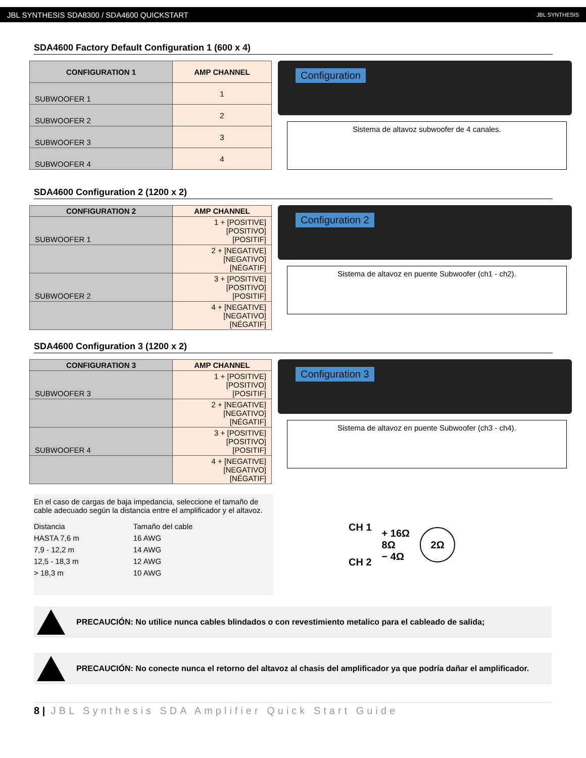JBL SYNTHESIS SDA8300 / SDA4600 QUICKSTART JBL SYNTHESIS
SDA4600 Factory Default Configuration 1 (600 x 4)
| CONFIGURATION 1 | AMP CHANNEL |
| --- | --- |
| SUBWOOFER 1 | 1 |
| SUBWOOFER 2 | 2 |
| SUBWOOFER 3 | 3 |
| SUBWOOFER 4 | 4 |
Configuration
Sistema de altavoz subwoofer de 4 canales.
SDA4600 Configuration 2 (1200 x 2)
| CONFIGURATION 2 | AMP CHANNEL |
| --- | --- |
| SUBWOOFER 1 | 1 + [POSITIVE] [POSITIVO] [POSITIF] |
| | 2 + [NEGATIVE] [NEGATIVO] [NÉGATIF] |
| SUBWOOFER 2 | 3 + [POSITIVE] [POSITIVO] [POSITIF] |
| | 4 + [NEGATIVE] [NEGATIVO] [NÉGATIF] |
Configuration 2
Sistema de altavoz en puente Subwoofer (ch1 - ch2).
SDA4600 Configuration 3 (1200 x 2)
| CONFIGURATION 3 | AMP CHANNEL |
| --- | --- |
| SUBWOOFER 3 | 1 + [POSITIVE] [POSITIVO] [POSITIF] |
| | 2 + [NEGATIVE] [NEGATIVO] [NÉGATIF] |
| SUBWOOFER 4 | 3 + [POSITIVE] [POSITIVO] [POSITIF] |
| | 4 + [NEGATIVE] [NEGATIVO] [NÉGATIF] |
Configuration 3
Sistema de altavoz en puente Subwoofer (ch3 - ch4).
En el caso de cargas de baja impedancia, seleccione el tamaño de cable adecuado según la distancia entre el amplificador y el altavoz.
| Distancia | Tamaño del cable |
| HASTA 7,6 m | 16 AWG |
| 7,9 - 12,2 m | 14 AWG |
| 12,5 - 18,3 m | 12 AWG |
| > 18,3 m | 10 AWG |
CH 1
CH 2
+ 16Ω
8Ω
− 4Ω
2Ω
PRECAUCIÓN: No utilice nunca cables blindados o con revestimiento metalico para el cableado de salida;
PRECAUCIÓN: No conecte nunca el retorno del altavoz al chasis del amplificador ya que podría dañar el amplificador.
8 | JBL Synthesis SDA Amplifier Quick Start Guide